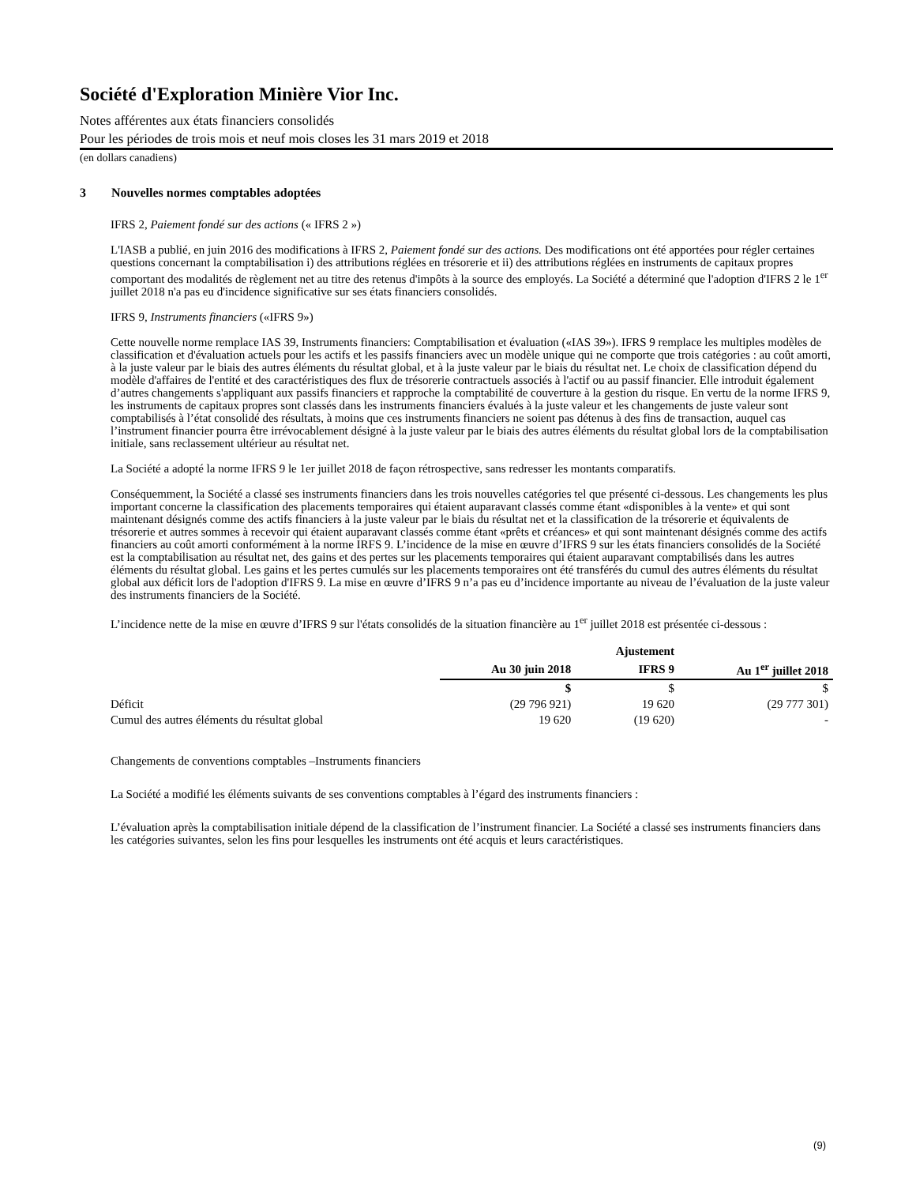Société d'Exploration Minière Vior Inc.
Notes afférentes aux états financiers consolidés
Pour les périodes de trois mois et neuf mois closes les 31 mars 2019 et 2018
(en dollars canadiens)
3 Nouvelles normes comptables adoptées
IFRS 2, Paiement fondé sur des actions (« IFRS 2 »)
L'IASB a publié, en juin 2016 des modifications à IFRS 2, Paiement fondé sur des actions. Des modifications ont été apportées pour régler certaines questions concernant la comptabilisation i) des attributions réglées en trésorerie et ii) des attributions réglées en instruments de capitaux propres comportant des modalités de règlement net au titre des retenus d'impôts à la source des employés. La Société a déterminé que l'adoption d'IFRS 2 le 1<sup>er</sup> juillet 2018 n'a pas eu d'incidence significative sur ses états financiers consolidés.
IFRS 9, Instruments financiers («IFRS 9»)
Cette nouvelle norme remplace IAS 39, Instruments financiers: Comptabilisation et évaluation («IAS 39»). IFRS 9 remplace les multiples modèles de classification et d'évaluation actuels pour les actifs et les passifs financiers avec un modèle unique qui ne comporte que trois catégories : au coût amorti, à la juste valeur par le biais des autres éléments du résultat global, et à la juste valeur par le biais du résultat net. Le choix de classification dépend du modèle d'affaires de l'entité et des caractéristiques des flux de trésorerie contractuels associés à l'actif ou au passif financier. Elle introduit également d’autres changements s'appliquant aux passifs financiers et rapproche la comptabilité de couverture à la gestion du risque. En vertu de la norme IFRS 9, les instruments de capitaux propres sont classés dans les instruments financiers évalués à la juste valeur et les changements de juste valeur sont comptabilisés à l’état consolidé des résultats, à moins que ces instruments financiers ne soient pas détenus à des fins de transaction, auquel cas l’instrument financier pourra être irrévocablement désigné à la juste valeur par le biais des autres éléments du résultat global lors de la comptabilisation initiale, sans reclassement ultérieur au résultat net.
La Société a adopté la norme IFRS 9 le 1er juillet 2018 de façon rétrospective, sans redresser les montants comparatifs.
Conséquemment, la Société a classé ses instruments financiers dans les trois nouvelles catégories tel que présenté ci-dessous. Les changements les plus important concerne la classification des placements temporaires qui étaient auparavant classés comme étant «disponibles à la vente» et qui sont maintenant désignés comme des actifs financiers à la juste valeur par le biais du résultat net et la classification de la trésorerie et équivalents de trésorerie et autres sommes à recevoir qui étaient auparavant classés comme étant «prêts et créances» et qui sont maintenant désignés comme des actifs financiers au coût amorti conformément à la norme IRFS 9. L’incidence de la mise en œuvre d’IFRS 9 sur les états financiers consolidés de la Société est la comptabilisation au résultat net, des gains et des pertes sur les placements temporaires qui étaient auparavant comptabilisés dans les autres éléments du résultat global. Les gains et les pertes cumulés sur les placements temporaires ont été transférés du cumul des autres éléments du résultat global aux déficit lors de l'adoption d'IFRS 9. La mise en œuvre d’IFRS 9 n’a pas eu d’incidence importante au niveau de l’évaluation de la juste valeur des instruments financiers de la Société.
L’incidence nette de la mise en œuvre d’IFRS 9 sur l'états consolidés de la situation financière au 1<sup>er</sup> juillet 2018 est présentée ci-dessous :
| | | Ajustement | |
| --- | --- | --- | --- |
| | Au 30 juin 2018 | IFRS 9 | Au 1<sup>er</sup> juillet 2018 |
| | $ | $ | $ |
| Déficit | (29 796 921) | 19 620 | (29 777 301) |
| Cumul des autres éléments du résultat global | 19 620 | (19 620) | - |
Changements de conventions comptables –Instruments financiers
La Société a modifié les éléments suivants de ses conventions comptables à l’égard des instruments financiers :
L’évaluation après la comptabilisation initiale dépend de la classification de l’instrument financier. La Société a classé ses instruments financiers dans les catégories suivantes, selon les fins pour lesquelles les instruments ont été acquis et leurs caractéristiques.
(9)